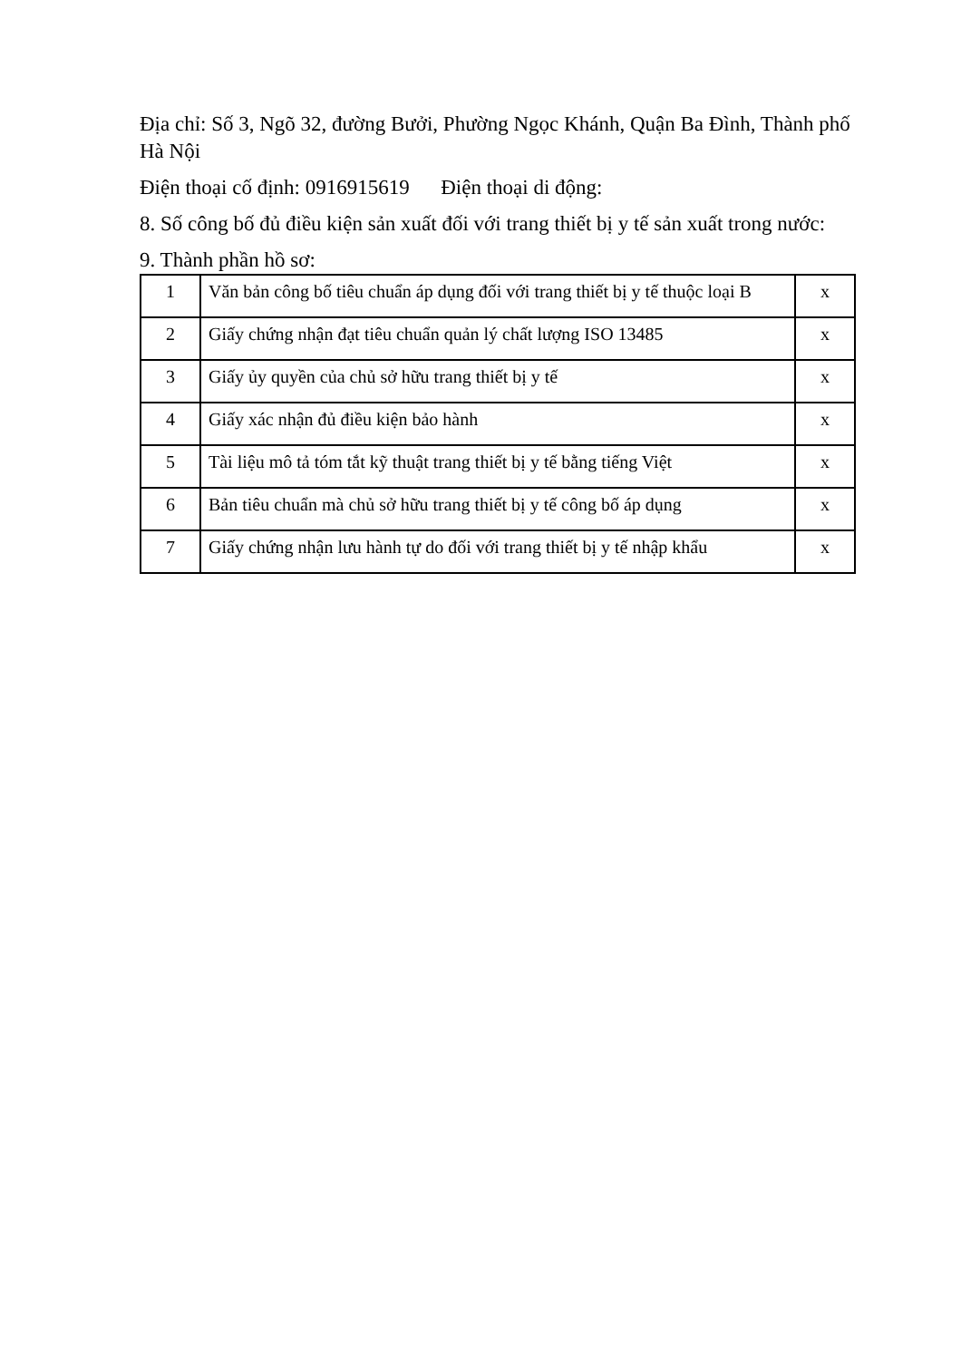Địa chỉ: Số 3, Ngõ 32, đường Bưởi, Phường Ngọc Khánh, Quận Ba Đình, Thành phố Hà Nội
Điện thoại cố định: 0916915619 Điện thoại di động:
8. Số công bố đủ điều kiện sản xuất đối với trang thiết bị y tế sản xuất trong nước:
9. Thành phần hồ sơ:
| 1 | Văn bản công bố tiêu chuẩn áp dụng đối với trang thiết bị y tế thuộc loại B | x |
| 2 | Giấy chứng nhận đạt tiêu chuẩn quản lý chất lượng ISO 13485 | x |
| 3 | Giấy ủy quyền của chủ sở hữu trang thiết bị y tế | x |
| 4 | Giấy xác nhận đủ điều kiện bảo hành | x |
| 5 | Tài liệu mô tả tóm tắt kỹ thuật trang thiết bị y tế bằng tiếng Việt | x |
| 6 | Bản tiêu chuẩn mà chủ sở hữu trang thiết bị y tế công bố áp dụng | x |
| 7 | Giấy chứng nhận lưu hành tự do đối với trang thiết bị y tế nhập khẩu | x |